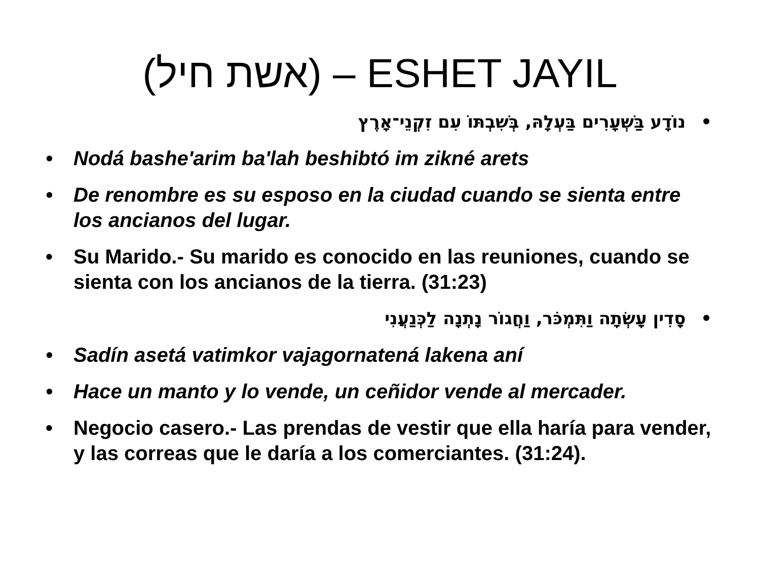(אשת חיל) – ESHET JAYIL
•נוֹדָע בַּשְּׁעָרִים בַּעְלָהּ, בְּשִׁבְתּוֹ עִם זִקְנֵי־אָרֶץ
• Nodá bashe'arim ba'lah beshibtó im zikné arets
• De renombre es su esposo en la ciudad cuando se sienta entre los ancianos del lugar.
• Su Marido.- Su marido es conocido en las reuniones, cuando se sienta con los ancianos de la tierra. (31:23)
•סָדִין עָשְׂתָה וַתִּמְכֹּר, וַחֲגוֹר נָתְנָה לַכְּנַעֲנִי
• Sadín asetá vatimkor vajagornatená lakena aní
• Hace un manto y lo vende, un ceñidor vende al mercader.
• Negocio casero.- Las prendas de vestir que ella haría para vender, y las correas que le daría a los comerciantes. (31:24).